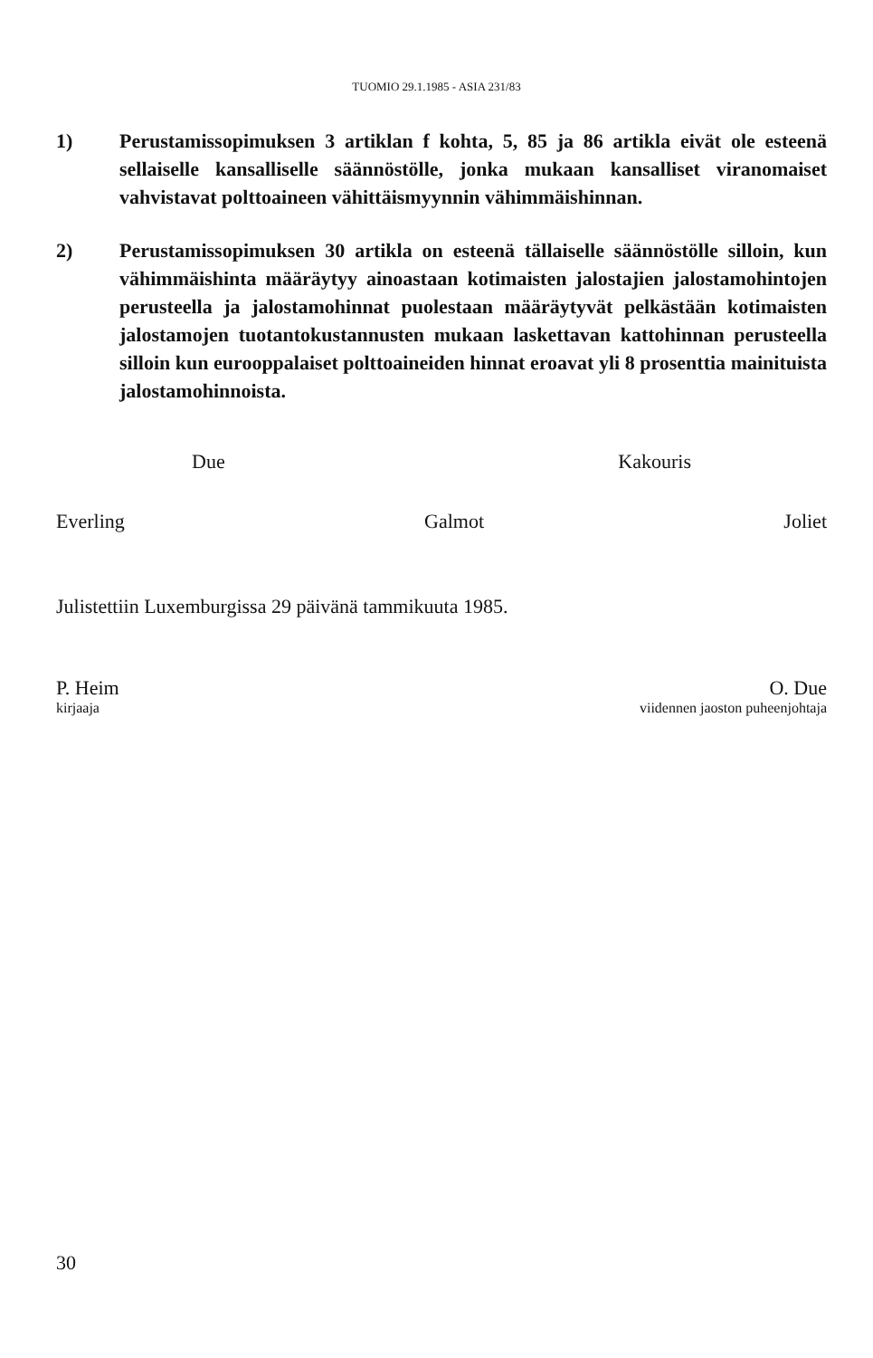TUOMIO 29.1.1985 - ASIA 231/83
1) Perustamissopimuksen 3 artiklan f kohta, 5, 85 ja 86 artikla eivät ole esteenä sellaiselle kansalliselle säännöstölle, jonka mukaan kansalliset viranomaiset vahvistavat polttoaineen vähittäismyynnin vähimmäishinnan.
2) Perustamissopimuksen 30 artikla on esteenä tällaiselle säännöstölle silloin, kun vähimmäishinta määräytyy ainoastaan kotimaisten jalostajien jalostamohintojen perusteella ja jalostamohinnat puolestaan määräytyvät pelkästään kotimaisten jalostamojen tuotantokustannusten mukaan laskettavan kattohinnan perusteella silloin kun eurooppalaiset polttoaineiden hinnat eroavat yli 8 prosenttia mainituista jalostamohinnoista.
Due Kakouris
Everling Galmot Joliet
Julistettiin Luxemburgissa 29 päivänä tammikuuta 1985.
P. Heim O. Due
kirjaaja viidennen jaoston puheenjohtaja
30